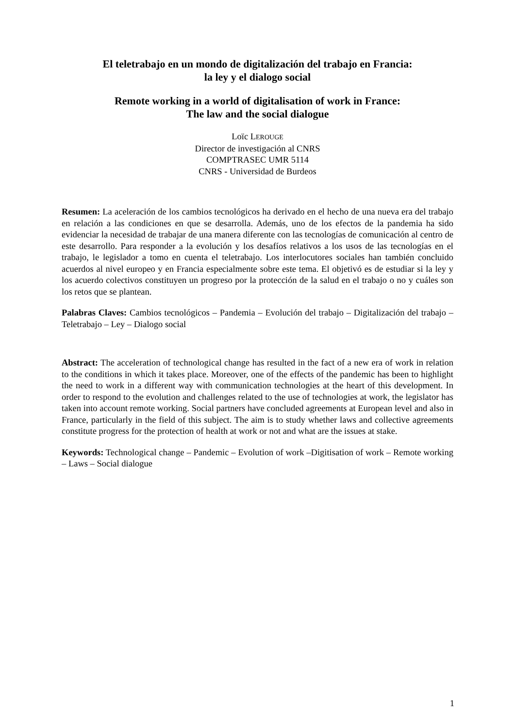El teletrabajo en un mondo de digitalización del trabajo en Francia:
la ley y el dialogo social
Remote working in a world of digitalisation of work in France:
The law and the social dialogue
Loïc LEROUGE
Director de investigación al CNRS
COMPTRASEC UMR 5114
CNRS - Universidad de Burdeos
Resumen: La aceleración de los cambios tecnológicos ha derivado en el hecho de una nueva era del trabajo en relación a las condiciones en que se desarrolla. Además, uno de los efectos de la pandemia ha sido evidenciar la necesidad de trabajar de una manera diferente con las tecnologías de comunicación al centro de este desarrollo. Para responder a la evolución y los desafíos relativos a los usos de las tecnologías en el trabajo, le legislador a tomo en cuenta el teletrabajo. Los interlocutores sociales han también concluido acuerdos al nivel europeo y en Francia especialmente sobre este tema. El objetivó es de estudiar si la ley y los acuerdo colectivos constituyen un progreso por la protección de la salud en el trabajo o no y cuáles son los retos que se plantean.
Palabras Claves: Cambios tecnológicos – Pandemia – Evolución del trabajo – Digitalización del trabajo – Teletrabajo – Ley – Dialogo social
Abstract: The acceleration of technological change has resulted in the fact of a new era of work in relation to the conditions in which it takes place. Moreover, one of the effects of the pandemic has been to highlight the need to work in a different way with communication technologies at the heart of this development. In order to respond to the evolution and challenges related to the use of technologies at work, the legislator has taken into account remote working. Social partners have concluded agreements at European level and also in France, particularly in the field of this subject. The aim is to study whether laws and collective agreements constitute progress for the protection of health at work or not and what are the issues at stake.
Keywords: Technological change – Pandemic – Evolution of work –Digitisation of work – Remote working – Laws – Social dialogue
1